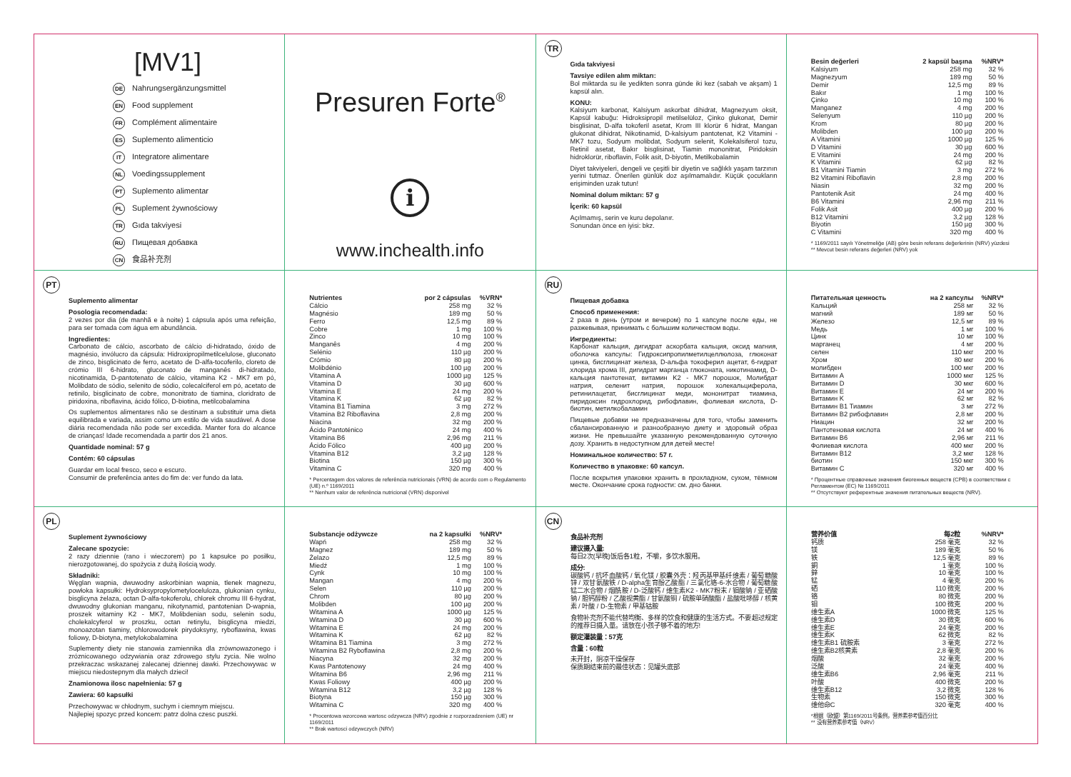[MV1]
DE Nahrungsergänzungsmittel
EN Food supplement
FR Complément alimentaire
ES Suplemento alimenticio
IT Integratore alimentare
NL Voedingssupplement
PT Suplemento alimentar
PL Suplement żywnościowy
TR Gıda takviyesi
RU Пищевая добавка
CN 食品补充剂
Presuren Forte<sup>®</sup>
i
www.inchealth.info
TR
Gıda takviyesi
Tavsiye edilen alım miktarı:
Bol miktarda su ile yedikten sonra günde iki kez (sabah ve akşam) 1 kapsül alın.
KONU:
Kalsiyum karbonat, Kalsiyum askorbat dihidrat, Magnezyum oksit, Kapsül kabuğu: Hidroksipropil metilselüloz, Çinko glukonat, Demir bisglisinat, D-alfa tokoferil asetat, Krom III klorür 6 hidrat, Mangan glukonat dihidrat, Nikotinamid, D-kalsiyum pantotenat, K2 Vitamini - MK7 tozu, Sodyum molibdat, Sodyum selenit, Kolekalsiferol tozu, Retinil asetat, Bakır bisglisinat, Tiamin mononitrat, Piridoksin hidroklorür, riboflavin, Folik asit, D-biyotin, Metilkobalamin
Diyet takviyeleri, dengeli ve çeşitli bir diyetin ve sağlıklı yaşam tarzının yerini tutmaz. Önerilen günlük doz aşılmamalıdır. Küçük çocukların erişiminden uzak tutun!
Nominal dolum miktarı: 57 g
İçerik: 60 kapsül
Açılmamış, serin ve kuru depolanır.
Sonundan önce en iyisi: bkz.
| Besin değerleri | 2 kapsül başına | %NRV* |
| --- | --- | --- |
| Kalsiyum | 258 mg | 32 % |
| Magnezyum | 189 mg | 50 % |
| Demir | 12,5 mg | 89 % |
| Bakır | 1 mg | 100 % |
| Çinko | 10 mg | 100 % |
| Manganez | 4 mg | 200 % |
| Selenyum | 110 µg | 200 % |
| Krom | 80 µg | 200 % |
| Molibden | 100 µg | 200 % |
| A Vitamini | 1000 µg | 125 % |
| D Vitamini | 30 µg | 600 % |
| E Vitamini | 24 mg | 200 % |
| K Vitamini | 62 µg | 82 % |
| B1 Vitamini Tiamin | 3 mg | 272 % |
| B2 Vitamini Riboflavin | 2,8 mg | 200 % |
| Niasin | 32 mg | 200 % |
| Pantotenik Asit | 24 mg | 400 % |
| B6 Vitamini | 2,96 mg | 211 % |
| Folik Asit | 400 µg | 200 % |
| B12 Vitamini | 3,2 µg | 128 % |
| Biyotin | 150 µg | 300 % |
| C Vitamini | 320 mg | 400 % |
* 1169/2011 sayılı Yönetmeliğe (AB) göre besin referans değerlerinin (NRV) yüzdesi
** Mevcut besin referans değerleri (NRV) yok
PT
Suplemento alimentar
Posologia recomendada:
2 vezes por dia (de manhã e à noite) 1 cápsula após uma refeição, para ser tomada com água em abundância.
Ingredientes:
Carbonato de cálcio, ascorbato de cálcio di-hidratado, óxido de magnésio, invólucro da cápsula: Hidroxipropilmetilcelulose, gluconato de zinco, bisglicinato de ferro, acetato de D-alfa-tocoferilo, cloreto de crómio III 6-hidrato, gluconato de manganês di-hidratado, nicotinamida, D-pantotenato de cálcio, vitamina K2 - MK7 em pó, Molibdato de sódio, selenito de sódio, colecalciferol em pó, acetato de retinilo, bisglicinato de cobre, mononitrato de tiamina, cloridrato de piridoxina, riboflavina, ácido fólico, D-biotina, metilcobalamina
Os suplementos alimentares não se destinam a substituir uma dieta equilibrada e variada, assim como um estilo de vida saudável. A dose diária recomendada não pode ser excedida. Manter fora do alcance de crianças! Idade recomendada a partir dos 21 anos.
Quantidade nominal: 57 g
Contém: 60 cápsulas
Guardar em local fresco, seco e escuro.
Consumir de preferência antes do fim de: ver fundo da lata.
| Nutrientes | por 2 cápsulas | %VRN* |
| --- | --- | --- |
| Cálcio | 258 mg | 32 % |
| Magnésio | 189 mg | 50 % |
| Ferro | 12,5 mg | 89 % |
| Cobre | 1 mg | 100 % |
| Zinco | 10 mg | 100 % |
| Manganês | 4 mg | 200 % |
| Selénio | 110 µg | 200 % |
| Crómio | 80 µg | 200 % |
| Molibdénio | 100 µg | 200 % |
| Vitamina A | 1000 µg | 125 % |
| Vitamina D | 30 µg | 600 % |
| Vitamina E | 24 mg | 200 % |
| Vitamina K | 62 µg | 82 % |
| Vitamina B1 Tiamina | 3 mg | 272 % |
| Vitamina B2 Riboflavina | 2,8 mg | 200 % |
| Niacina | 32 mg | 200 % |
| Ácido Pantoténico | 24 mg | 400 % |
| Vitamina B6 | 2,96 mg | 211 % |
| Ácido Fólico | 400 µg | 200 % |
| Vitamina B12 | 3,2 µg | 128 % |
| Biotina | 150 µg | 300 % |
| Vitamina C | 320 mg | 400 % |
* Percentagem dos valores de referência nutricionais (VRN) de acordo com o Regulamento (UE) n.º 1169/2011
** Nenhum valor de referência nutricional (VRN) disponível
RU
Пищевая добавка
Способ применения:
2 раза в день (утром и вечером) по 1 капсуле после еды, не разжевывая, принимать с большим количеством воды.
Ингредиенты:
Карбонат кальция, дигидрат аскорбата кальция, оксид магния, оболочка капсулы: Гидроксипропилметилцеллюлоза, глюконат цинка, бисглицинат железа, D-альфа токоферил ацетат, 6-гидрат хлорида хрома III, дигидрат марганца глюконата, никотинамид, D-кальция пантотенат, витамин K2 - MK7 порошок, Молибдат натрия, селенит натрия, порошок холекальциферола, ретинилацетат, бисглицинат меди, мононитрат тиамина, пиридоксин гидрохлорид, рибофлавин, фолиевая кислота, D-биотин, метилкобаламин
Пищевые добавки не предназначены для того, чтобы заменить сбалансированную и разнообразную диету и здоровый образ жизни. Не превышайте указанную рекомендованную суточную дозу. Хранить в недоступном для детей месте!
Номинальное количество: 57 г.
Количество в упаковке: 60 капсул.
После вскрытия упаковки хранить в прохладном, сухом, тёмном месте. Окончание срока годности: см. дно банки.
| Питательная ценность | на 2 капсулы | %NRV* |
| --- | --- | --- |
| Кальций | 258 мг | 32 % |
| магний | 189 мг | 50 % |
| Железо | 12,5 мг | 89 % |
| Медь | 1 мг | 100 % |
| Цинк | 10 мг | 100 % |
| марганец | 4 мг | 200 % |
| селен | 110 мкг | 200 % |
| Хром | 80 мкг | 200 % |
| молибден | 100 мкг | 200 % |
| Витамин A | 1000 мкг | 125 % |
| Витамин D | 30 мкг | 600 % |
| Витамин E | 24 мг | 200 % |
| Витамин K | 62 мг | 82 % |
| Витамин B1 Тиамин | 3 мг | 272 % |
| Витамин B2 рибофлавин | 2,8 мг | 200 % |
| Ниацин | 32 мг | 200 % |
| Пантотеновая кислота | 24 мг | 400 % |
| Витамин B6 | 2,96 мг | 211 % |
| Фолиевая кислота | 400 мкг | 200 % |
| Витамин B12 | 3,2 мкг | 128 % |
| биотин | 150 мкг | 300 % |
| Витамин C | 320 мг | 400 % |
* Процентные справочные значения биогенных веществ (СРВ) в соответствии с Регламентом (ЕС) № 1169/2011
** Отсутствуют референтные значения питательных веществ (NRV).
PL
Suplement żywnościowy
Zalecane spozycie:
2 razy dziennie (rano i wieczorem) po 1 kapsułce po posiłku, nierozgotowanej, do spożycia z dużą ilością wody.
Składniki:
Węglan wapnia, dwuwodny askorbinian wapnia, tlenek magnezu, powłoka kapsułki: Hydroksypropylometyloceluloza, glukonian cynku, bisglicyna żelaza, octan D-alfa-tokoferolu, chlorek chromu III 6-hydrat, dwuwodny glukonian manganu, nikotynamid, pantotenian D-wapnia, proszek witaminy K2 - MK7, Molibdenian sodu, selenin sodu, cholekalcyferol w proszku, octan retinylu, bisglicyna miedzi, monoazotan tiaminy, chlorowodorek pirydoksyny, ryboflawina, kwas foliowy, D-biotyna, metylokobalamina
Suplementy diety nie stanowia zamiennika dla zrównowazonego i zróznicowanego odzywiania oraz zdrowego stylu zycia. Nie wolno przekraczac wskazanej zalecanej dziennej dawki. Przechowywac w miejscu niedostepnym dla małych dzieci!
Znamionowa ilosc napełnienia: 57 g
Zawiera: 60 kapsułki
Przechowywac w chłodnym, suchym i ciemnym miejscu.
Najlepiej spozyc przed koncem: patrz dolna czesc puszki.
| Substancje odżywcze | na 2 kapsułki | %NRV* |
| --- | --- | --- |
| Wapń | 258 mg | 32 % |
| Magnez | 189 mg | 50 % |
| Żelazo | 12,5 mg | 89 % |
| Miedź | 1 mg | 100 % |
| Cynk | 10 mg | 100 % |
| Mangan | 4 mg | 200 % |
| Selen | 110 µg | 200 % |
| Chrom | 80 µg | 200 % |
| Molibden | 100 µg | 200 % |
| Witamina A | 1000 µg | 125 % |
| Witamina D | 30 µg | 600 % |
| Witamina E | 24 mg | 200 % |
| Witamina K | 62 µg | 82 % |
| Witamina B1 Tiamina | 3 mg | 272 % |
| Witamina B2 Ryboflawina | 2,8 mg | 200 % |
| Niacyna | 32 mg | 200 % |
| Kwas Pantotenowy | 24 mg | 400 % |
| Witamina B6 | 2,96 mg | 211 % |
| Kwas Foliowy | 400 µg | 200 % |
| Witamina B12 | 3,2 µg | 128 % |
| Biotyna | 150 µg | 300 % |
| Witamina C | 320 mg | 400 % |
* Procentowa wzorcowa wartosc odzywcza (NRV) zgodnie z rozporzadzeniem (UE) nr 1169/2011
** Brak wartosci odzywczych (NRV)
CN
食品补充剂
建议摄入量:
每日2次(早晚)饭后各1粒，不嚼，多饮水服用。
成分:
碳酸钙 / 抗坏血酸钙 / 氧化镁 / 胶囊外壳：羟丙基甲基纤维素 / 葡萄糖酸锌 / 双甘氨酸铁 / D-alpha生育酚乙酸酯 / 三氯化铬-6-水合物 / 葡萄糖酸锰二水合物 / 烟酰胺 / D-泛酸钙 / 维生素K2 - MK7粉末 / 钼酸钠 / 亚硒酸钠 / 胆钙醇粉 / 乙酸视黄酯 / 甘氨酸铜 / 硫胺单硝酸酯 / 盐酸吡哆醇 / 核黄素 / 叶酸 / D-生物素 / 甲基钴胺
食物补充剂不能代替均衡、多样的饮食和健康的生活方式。不要超过规定的推荐日摄入量。请放在小孩子够不着的地方!
额定灌装量：57克
含量：60粒
未开封，阴凉干燥保存
保质期结束前的最佳状态：见罐头底部
| 营养价值 | 每2粒 | %NRV* |
| --- | --- | --- |
| 钙质 | 258 毫克 | 32 % |
| 镁 | 189 毫克 | 50 % |
| 铁 | 12,5 毫克 | 89 % |
| 銅 | 1 毫克 | 100 % |
| 鋅 | 10 毫克 | 100 % |
| 锰 | 4 毫克 | 200 % |
| 硒 | 110 微克 | 200 % |
| 铬 | 80 微克 | 200 % |
| 钼 | 100 微克 | 200 % |
| 维生素A | 1000 微克 | 125 % |
| 维生素D | 30 微克 | 600 % |
| 维生素E | 24 毫克 | 200 % |
| 维生素K | 62 微克 | 82 % |
| 维生素B1 硫胺素 | 3 毫克 | 272 % |
| 维生素B2核黄素 | 2,8 毫克 | 200 % |
| 烟酸 | 32 毫克 | 200 % |
| 泛酸 | 24 毫克 | 400 % |
| 维生素B6 | 2,96 毫克 | 211 % |
| 叶酸 | 400 微克 | 200 % |
| 维生素B12 | 3,2 微克 | 128 % |
| 生物素 | 150 微克 | 300 % |
| 维他命C | 320 毫克 | 400 % |
*根据（欧盟）第1169/2011号条例，营养素参考值百分比
** 没有营养素参考值（NRV）